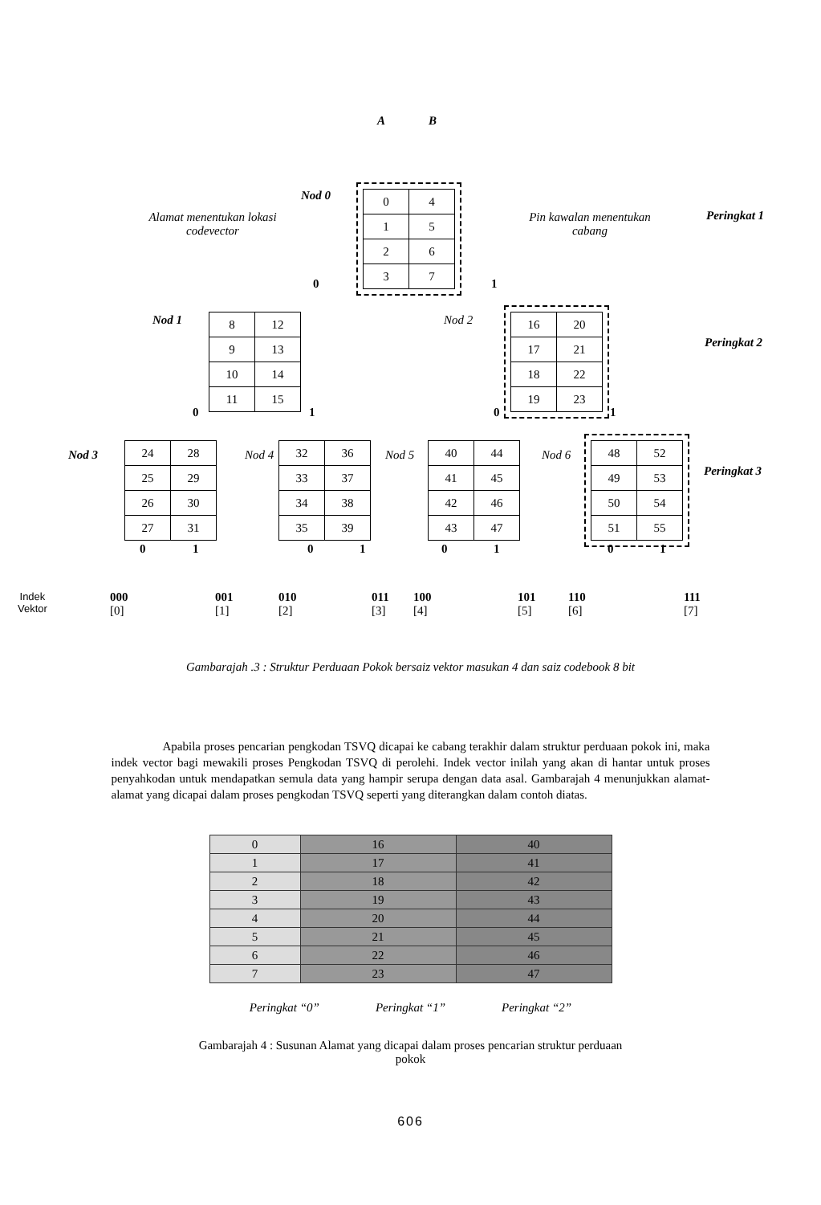A B
Nod 0
| 0 | 4 |
| 1 | 5 |
| 2 | 6 |
| 3 | 7 |
Alamat menentukan lokasi codevector
Pin kawalan menentukan cabang
Peringkat 1
0 1
Nod 1
| 8 | 12 |
| 9 | 13 |
| 10 | 14 |
| 11 | 15 |
Nod 2
| 16 | 20 |
| 17 | 21 |
| 18 | 22 |
| 19 | 23 |
Peringkat 2
0 1 0 1
Nod 3
| 24 | 28 |
| 25 | 29 |
| 26 | 30 |
| 27 | 31 |
Nod 4
| 32 | 36 |
| 33 | 37 |
| 34 | 38 |
| 35 | 39 |
Nod 5
| 40 | 44 |
| 41 | 45 |
| 42 | 46 |
| 43 | 47 |
Nod 6
| 48 | 52 |
| 49 | 53 |
| 50 | 54 |
| 51 | 55 |
Peringkat 3
0 1 0 1 0 1 0 1
Indek
Vektor
000
[0]
001
[1]
010
[2]
011
[3]
100
[4]
101
[5]
110
[6]
111
[7]
Gambarajah .3 : Struktur Perduaan Pokok bersaiz vektor masukan 4 dan saiz codebook 8 bit
Apabila proses pencarian pengkodan TSVQ dicapai ke cabang terakhir dalam struktur perduaan pokok ini, maka indek vector bagi mewakili proses Pengkodan TSVQ di perolehi. Indek vector inilah yang akan di hantar untuk proses penyahkodan untuk mendapatkan semula data yang hampir serupa dengan data asal. Gambarajah 4 menunjukkan alamat-alamat yang dicapai dalam proses pengkodan TSVQ seperti yang diterangkan dalam contoh diatas.
| 0 | 16 | 40 |
| 1 | 17 | 41 |
| 2 | 18 | 42 |
| 3 | 19 | 43 |
| 4 | 20 | 44 |
| 5 | 21 | 45 |
| 6 | 22 | 46 |
| 7 | 23 | 47 |
Peringkat “0” Peringkat “1” Peringkat “2”
Gambarajah 4 : Susunan Alamat yang dicapai dalam proses pencarian struktur perduaan pokok
606